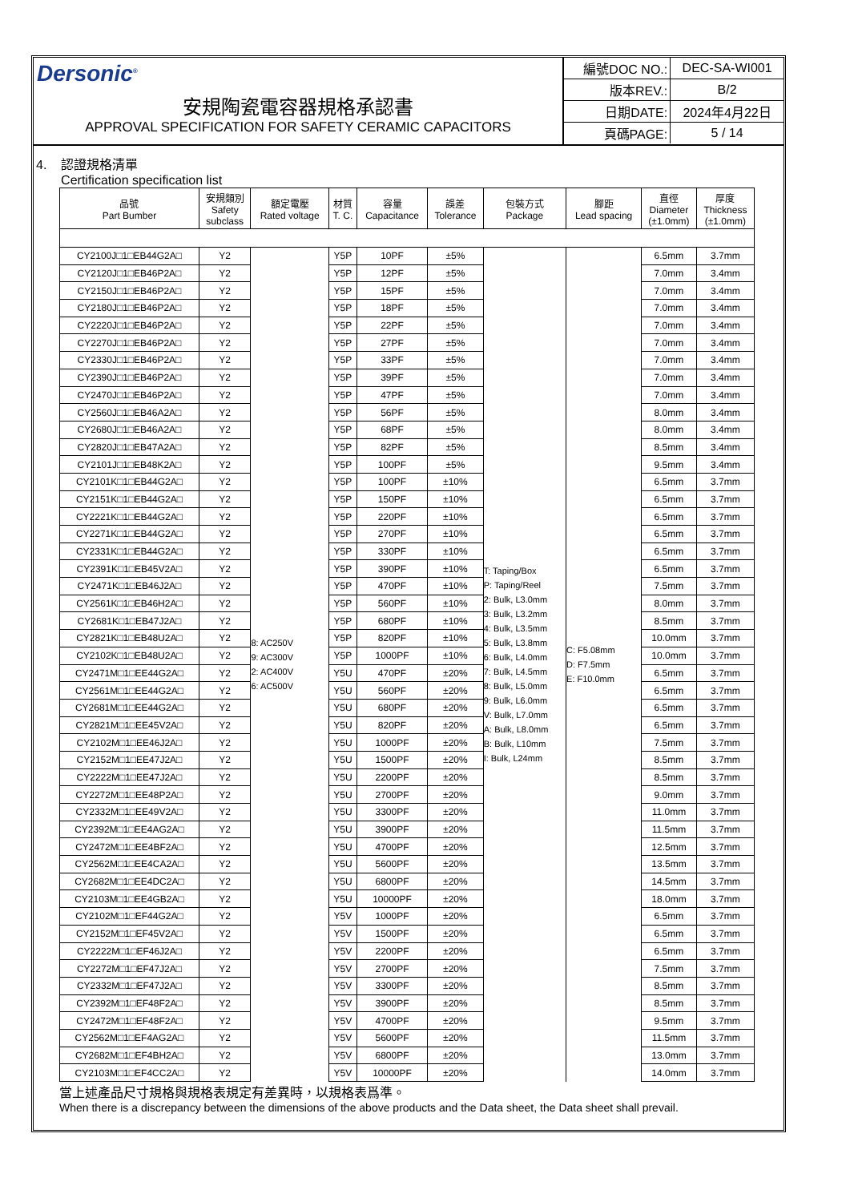Dersonic<sup>®</sup>
安規陶瓷電容器規格承認書
APPROVAL SPECIFICATION FOR SAFETY CERAMIC CAPACITORS
| 編號DOC NO.: | DEC-SA-WI001 |
| 版本REV.: | B/2 |
| 日期DATE: | 2024年4月22日 |
| 頁碼PAGE: | 5 / 14 |
4. 認證規格清單
Certification specification list
| 品號 Part Bumber | 安規類別 Safety subclass | 額定電壓 Rated voltage | 材質 T. C. | 容量 Capacitance | 誤差 Tolerance | 包裝方式 Package | 腳距 Lead spacing | 直徑 Diameter (±1.0mm) | 厚度 Thickness (±1.0mm) |
| --- | --- | --- | --- | --- | --- | --- | --- | --- | --- |
| CY2100J□1□EB44G2A□ | Y2 | 8: AC250V 9: AC300V 2: AC400V 6: AC500V | Y5P | 10PF | ±5% | T: Taping/Box P: Taping/Reel 2: Bulk, L3.0mm 3: Bulk, L3.2mm 4: Bulk, L3.5mm 5: Bulk, L3.8mm 6: Bulk, L4.0mm 7: Bulk, L4.5mm 8: Bulk, L5.0mm 9: Bulk, L6.0mm V: Bulk, L7.0mm A: Bulk, L8.0mm B: Bulk, L10mm I: Bulk, L24mm | C: F5.08mm D: F7.5mm E: F10.0mm | 6.5mm | 3.7mm |
| CY2120J□1□EB46P2A□ | Y2 | | Y5P | 12PF | ±5% | | | 7.0mm | 3.4mm |
| CY2150J□1□EB46P2A□ | Y2 | | Y5P | 15PF | ±5% | | | 7.0mm | 3.4mm |
| CY2180J□1□EB46P2A□ | Y2 | | Y5P | 18PF | ±5% | | | 7.0mm | 3.4mm |
| CY2220J□1□EB46P2A□ | Y2 | | Y5P | 22PF | ±5% | | | 7.0mm | 3.4mm |
| CY2270J□1□EB46P2A□ | Y2 | | Y5P | 27PF | ±5% | | | 7.0mm | 3.4mm |
| CY2330J□1□EB46P2A□ | Y2 | | Y5P | 33PF | ±5% | | | 7.0mm | 3.4mm |
| CY2390J□1□EB46P2A□ | Y2 | | Y5P | 39PF | ±5% | | | 7.0mm | 3.4mm |
| CY2470J□1□EB46P2A□ | Y2 | | Y5P | 47PF | ±5% | | | 7.0mm | 3.4mm |
| CY2560J□1□EB46A2A□ | Y2 | | Y5P | 56PF | ±5% | | | 8.0mm | 3.4mm |
| CY2680J□1□EB46A2A□ | Y2 | | Y5P | 68PF | ±5% | | | 8.0mm | 3.4mm |
| CY2820J□1□EB47A2A□ | Y2 | | Y5P | 82PF | ±5% | | | 8.5mm | 3.4mm |
| CY2101J□1□EB48K2A□ | Y2 | | Y5P | 100PF | ±5% | | | 9.5mm | 3.4mm |
| CY2101K□1□EB44G2A□ | Y2 | | Y5P | 100PF | ±10% | | | 6.5mm | 3.7mm |
| CY2151K□1□EB44G2A□ | Y2 | | Y5P | 150PF | ±10% | | | 6.5mm | 3.7mm |
| CY2221K□1□EB44G2A□ | Y2 | | Y5P | 220PF | ±10% | | | 6.5mm | 3.7mm |
| CY2271K□1□EB44G2A□ | Y2 | | Y5P | 270PF | ±10% | | | 6.5mm | 3.7mm |
| CY2331K□1□EB44G2A□ | Y2 | | Y5P | 330PF | ±10% | | | 6.5mm | 3.7mm |
| CY2391K□1□EB45V2A□ | Y2 | | Y5P | 390PF | ±10% | | | 6.5mm | 3.7mm |
| CY2471K□1□EB46J2A□ | Y2 | | Y5P | 470PF | ±10% | | | 7.5mm | 3.7mm |
| CY2561K□1□EB46H2A□ | Y2 | | Y5P | 560PF | ±10% | | | 8.0mm | 3.7mm |
| CY2681K□1□EB47J2A□ | Y2 | | Y5P | 680PF | ±10% | | | 8.5mm | 3.7mm |
| CY2821K□1□EB48U2A□ | Y2 | | Y5P | 820PF | ±10% | | | 10.0mm | 3.7mm |
| CY2102K□1□EB48U2A□ | Y2 | | Y5P | 1000PF | ±10% | | | 10.0mm | 3.7mm |
| CY2471M□1□EE44G2A□ | Y2 | | Y5U | 470PF | ±20% | | | 6.5mm | 3.7mm |
| CY2561M□1□EE44G2A□ | Y2 | | Y5U | 560PF | ±20% | | | 6.5mm | 3.7mm |
| CY2681M□1□EE44G2A□ | Y2 | | Y5U | 680PF | ±20% | | | 6.5mm | 3.7mm |
| CY2821M□1□EE45V2A□ | Y2 | | Y5U | 820PF | ±20% | | | 6.5mm | 3.7mm |
| CY2102M□1□EE46J2A□ | Y2 | | Y5U | 1000PF | ±20% | | | 7.5mm | 3.7mm |
| CY2152M□1□EE47J2A□ | Y2 | | Y5U | 1500PF | ±20% | | | 8.5mm | 3.7mm |
| CY2222M□1□EE47J2A□ | Y2 | | Y5U | 2200PF | ±20% | | | 8.5mm | 3.7mm |
| CY2272M□1□EE48P2A□ | Y2 | | Y5U | 2700PF | ±20% | | | 9.0mm | 3.7mm |
| CY2332M□1□EE49V2A□ | Y2 | | Y5U | 3300PF | ±20% | | | 11.0mm | 3.7mm |
| CY2392M□1□EE4AG2A□ | Y2 | | Y5U | 3900PF | ±20% | | | 11.5mm | 3.7mm |
| CY2472M□1□EE4BF2A□ | Y2 | | Y5U | 4700PF | ±20% | | | 12.5mm | 3.7mm |
| CY2562M□1□EE4CA2A□ | Y2 | | Y5U | 5600PF | ±20% | | | 13.5mm | 3.7mm |
| CY2682M□1□EE4DC2A□ | Y2 | | Y5U | 6800PF | ±20% | | | 14.5mm | 3.7mm |
| CY2103M□1□EE4GB2A□ | Y2 | | Y5U | 10000PF | ±20% | | | 18.0mm | 3.7mm |
| CY2102M□1□EF44G2A□ | Y2 | | Y5V | 1000PF | ±20% | | | 6.5mm | 3.7mm |
| CY2152M□1□EF45V2A□ | Y2 | | Y5V | 1500PF | ±20% | | | 6.5mm | 3.7mm |
| CY2222M□1□EF46J2A□ | Y2 | | Y5V | 2200PF | ±20% | | | 6.5mm | 3.7mm |
| CY2272M□1□EF47J2A□ | Y2 | | Y5V | 2700PF | ±20% | | | 7.5mm | 3.7mm |
| CY2332M□1□EF47J2A□ | Y2 | | Y5V | 3300PF | ±20% | | | 8.5mm | 3.7mm |
| CY2392M□1□EF48F2A□ | Y2 | | Y5V | 3900PF | ±20% | | | 8.5mm | 3.7mm |
| CY2472M□1□EF48F2A□ | Y2 | | Y5V | 4700PF | ±20% | | | 9.5mm | 3.7mm |
| CY2562M□1□EF4AG2A□ | Y2 | | Y5V | 5600PF | ±20% | | | 11.5mm | 3.7mm |
| CY2682M□1□EF4BH2A□ | Y2 | | Y5V | 6800PF | ±20% | | | 13.0mm | 3.7mm |
| CY2103M□1□EF4CC2A□ | Y2 | | Y5V | 10000PF | ±20% | | | 14.0mm | 3.7mm |
當上述產品尺寸規格與規格表規定有差異時，以規格表爲準。
When there is a discrepancy between the dimensions of the above products and the Data sheet, the Data sheet shall prevail.